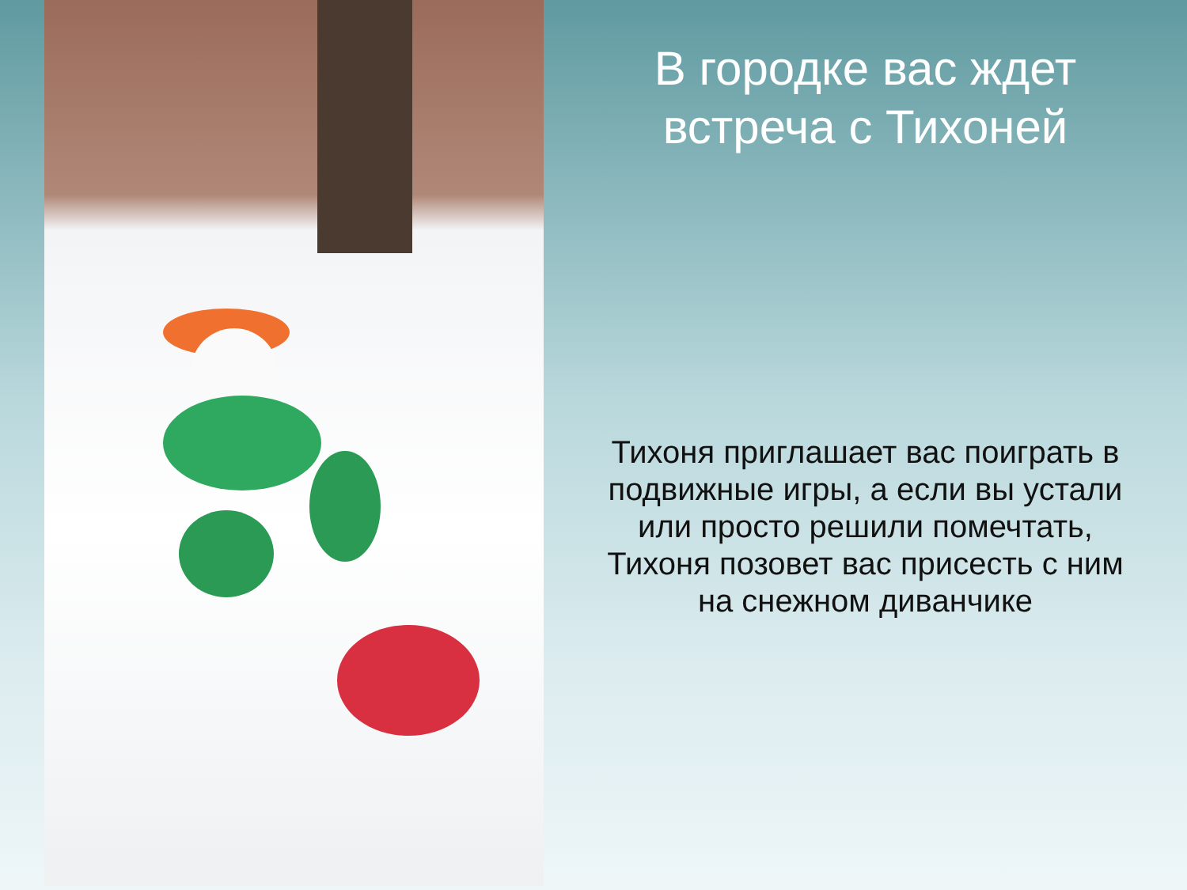В городке вас ждет
встреча с Тихоней
Тихоня приглашает вас поиграть в
подвижные игры, а если вы устали
или просто решили помечтать,
Тихоня позовет вас присесть с ним
на снежном диванчике